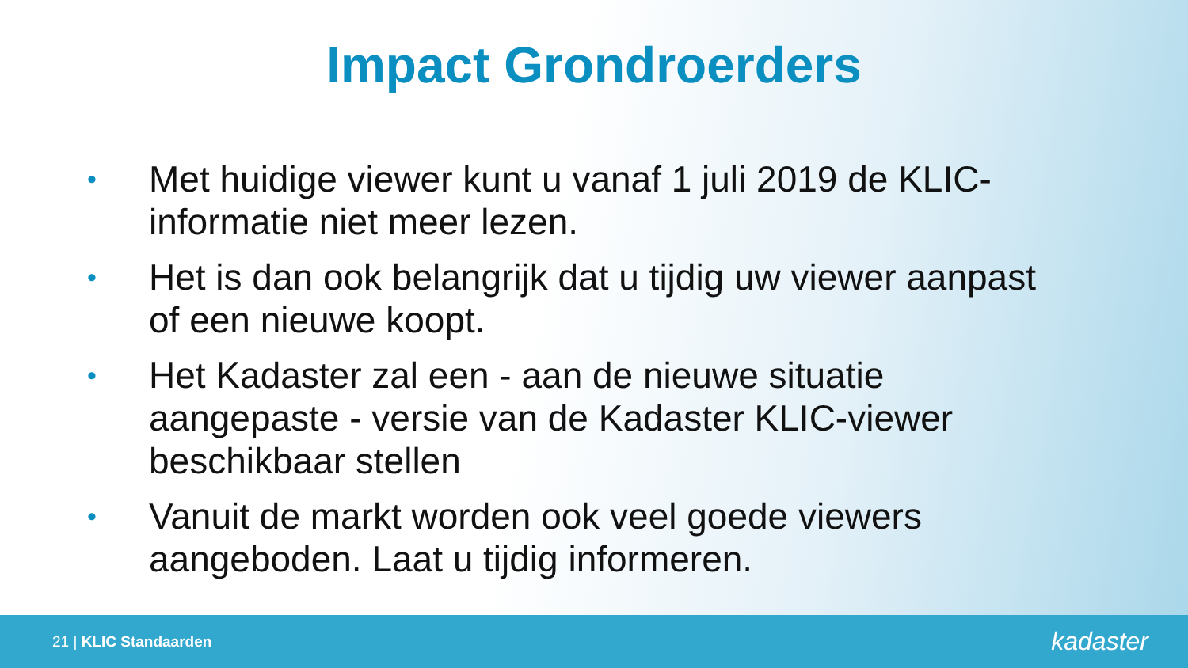Impact Grondroerders
• Met huidige viewer kunt u vanaf 1 juli 2019 de KLIC-informatie niet meer lezen.
• Het is dan ook belangrijk dat u tijdig uw viewer aanpast of een nieuwe koopt.
• Het Kadaster zal een - aan de nieuwe situatie aangepaste - versie van de Kadaster KLIC-viewer beschikbaar stellen
• Vanuit de markt worden ook veel goede viewers aangeboden. Laat u tijdig informeren.
21 | KLIC Standaarden kadaster